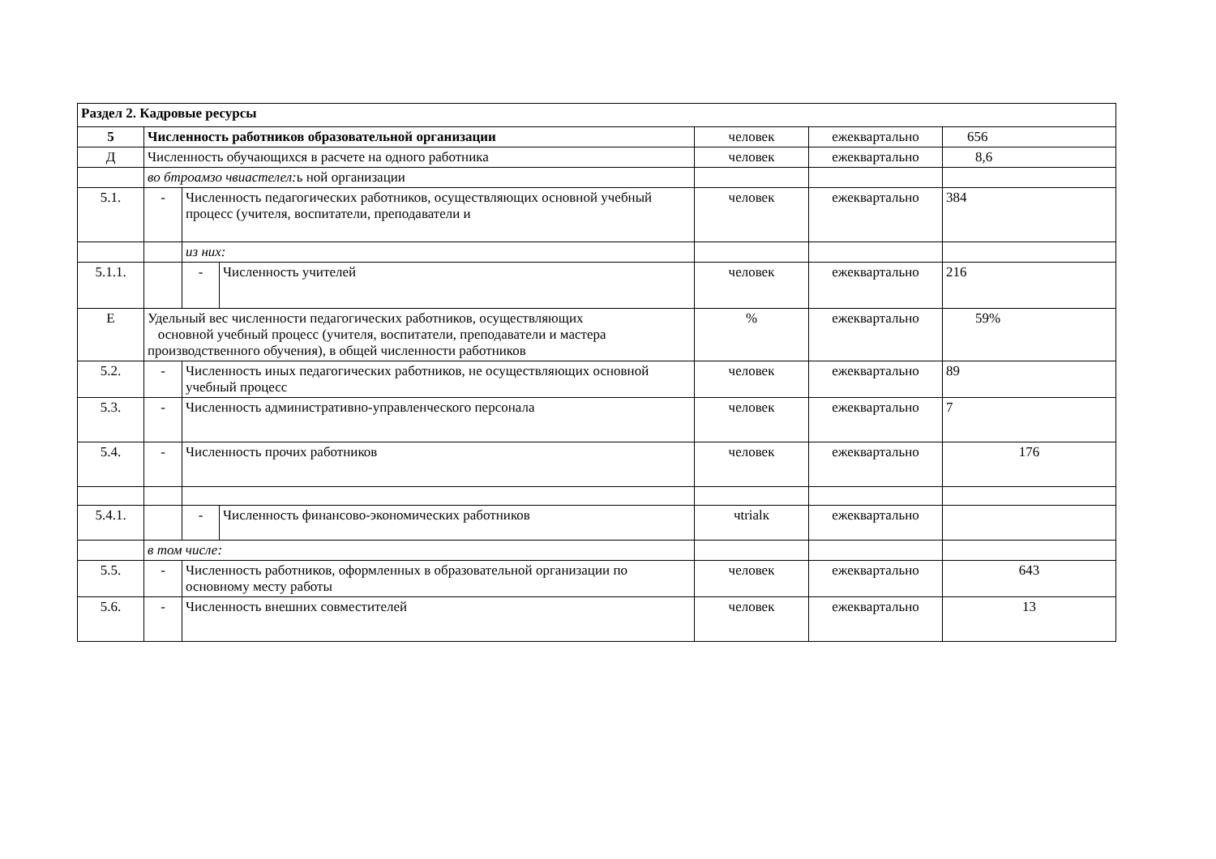| Раздел 2. Кадровые ресурсы | | | | | | |
| 5 | Численность работников образовательной организации | | | человек | ежеквартально | 656 |
| Д | Численность обучающихся в расчете на одного работника | | | человек | ежеквартально | 8,6 |
| | во бтроамзо чвиастелел: ь ной организации | | | | | |
| 5.1. | - | Численность педагогических работников, осуществляющих основной учебный процесс (учителя, воспитатели, преподаватели и | | человек | ежеквартально | 384 |
| | | из них: | | | | |
| 5.1.1. | | - | Численность учителей | человек | ежеквартально | 216 |
| Е | Удельный вес численности педагогических работников, осуществляющих основной учебный процесс (учителя, воспитатели, преподаватели и мастера производственного обучения), в общей численности работников | | | % | ежеквартально | 59% |
| 5.2. | - | Численность иных педагогических работников, не осуществляющих основной учебный процесс | | человек | ежеквартально | 89 |
| 5.3. | - | Численность административно-управленческого персонала | | человек | ежеквартально | 7 |
| 5.4. | - | Численность прочих работников | | человек | ежеквартально | 176 |
| 5.4.1. | | - | Численность финансово-экономических работников | чtrialк | ежеквартально | |
| | в том числе: | | | | | |
| 5.5. | - | Численность работников, оформленных в образовательной организации по основному месту работы | | человек | ежеквартально | 643 |
| 5.6. | - | Численность внешних совместителей | | человек | ежеквартально | 13 |